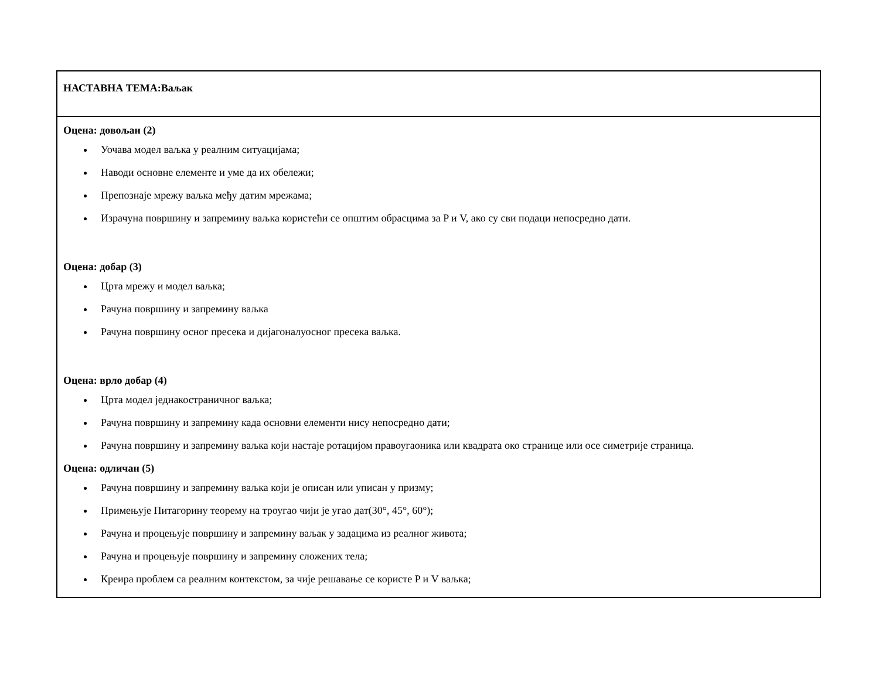| НАСТАВНА ТЕМА:Ваљак |
| Оцена: довољан (2) Уочава модел ваљка у реалним ситуацијама; Наводи основне елементе и уме да их обележи; Препознаје мрежу ваљка међу датим мрежама; Израчуна површину и запремину ваљка користећи се општим обрасцима за P и V, ако су сви подаци непосредно дати. Оцена: добар (3) Црта мрежу и модел ваљка; Рачуна површину и запремину ваљка Рачуна површину осног пресека и дијагоналуосног пресека ваљка. Оцена: врло добар (4) Црта модел једнакостраничног ваљка; Рачуна површину и запремину када основни елементи нису непосредно дати; Рачуна површину и запремину ваљка који настаје ротацијом правоугаоника или квадрата око странице или осе симетрије страница. Оцена: одличан (5) Рачуна површину и запремину ваљка који је описан или уписан у призму; Примењује Питагорину теорему на троугао чији је угао дат(30°, 45°, 60°); Рачуна и процењује површину и запремину ваљак у задацима из реалног живота; Рачуна и процењује површину и запремину сложених тела; Креира проблем са реалним контекстом, за чије решавање се користе P и V ваљка; |